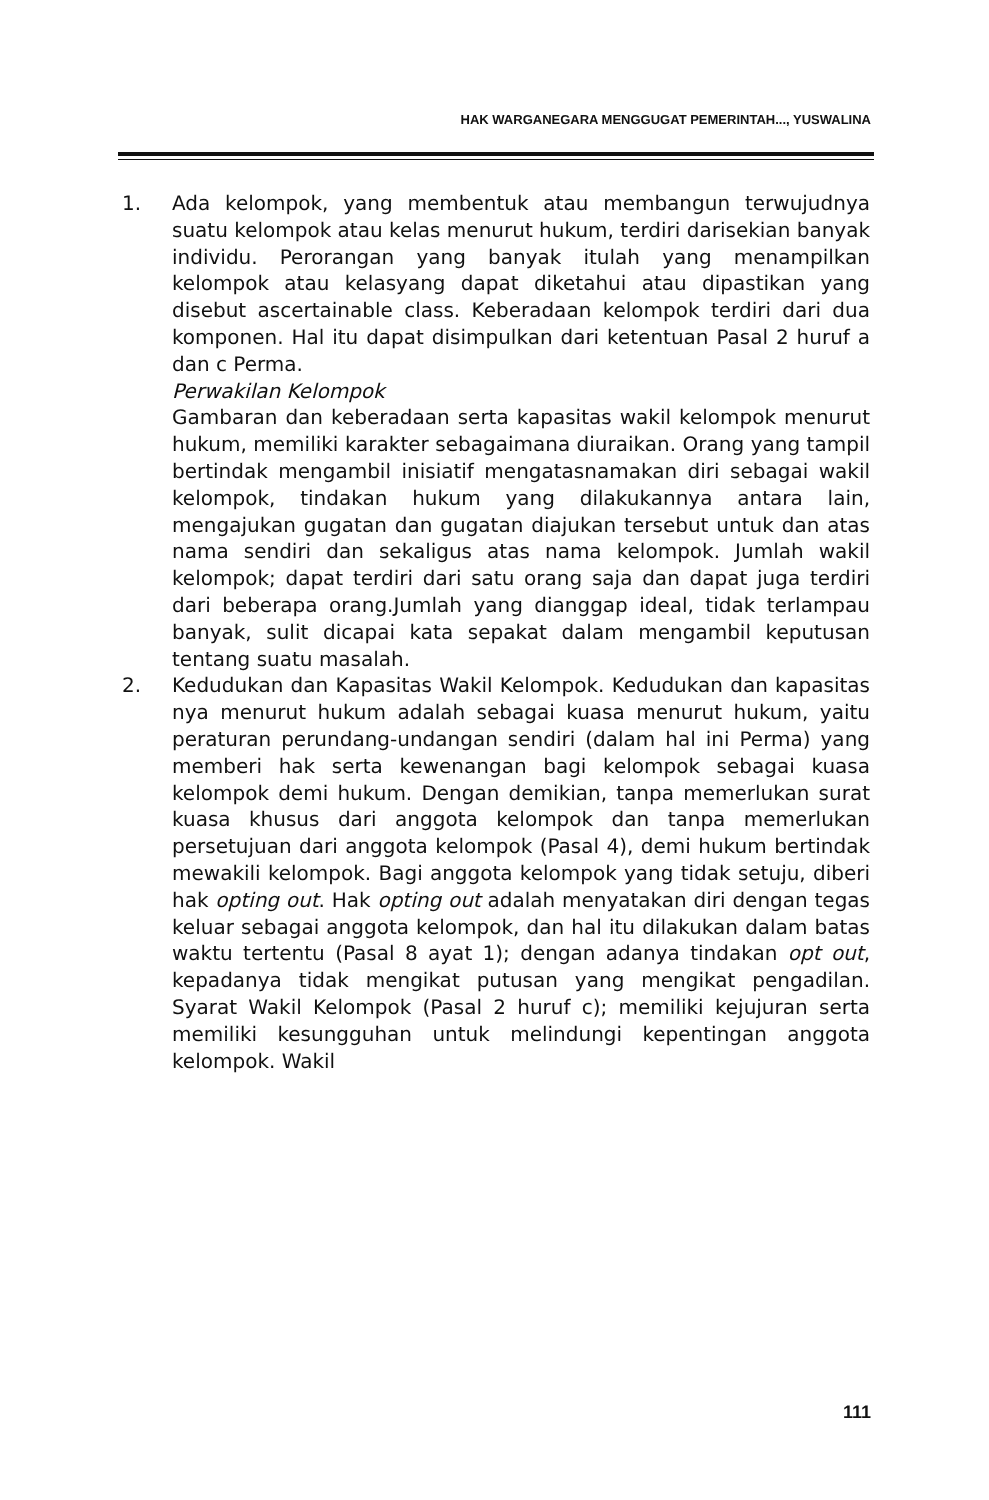HAK WARGANEGARA MENGGUGAT PEMERINTAH..., YUSWALINA
1. Ada kelompok, yang membentuk atau membangun terwujudnya suatu kelompok atau kelas menurut hukum, terdiri darisekian banyak individu. Perorangan yang banyak itulah yang menampilkan kelompok atau kelasyang dapat diketahui atau dipastikan yang disebut ascertainable class. Keberadaan kelompok terdiri dari dua komponen. Hal itu dapat disimpulkan dari ketentuan Pasal 2 huruf a dan c Perma.
Perwakilan Kelompok
Gambaran dan keberadaan serta kapasitas wakil kelompok menurut hukum, memiliki karakter sebagaimana diuraikan. Orang yang tampil bertindak mengambil inisiatif mengatasnamakan diri sebagai wakil kelompok, tindakan hukum yang dilakukannya antara lain, mengajukan gugatan dan gugatan diajukan tersebut untuk dan atas nama sendiri dan sekaligus atas nama kelompok. Jumlah wakil kelompok; dapat terdiri dari satu orang saja dan dapat juga terdiri dari beberapa orang.Jumlah yang dianggap ideal, tidak terlampau banyak, sulit dicapai kata sepakat dalam mengambil keputusan tentang suatu masalah.
2. Kedudukan dan Kapasitas Wakil Kelompok. Kedudukan dan kapasitas nya menurut hukum adalah sebagai kuasa menurut hukum, yaitu peraturan perundang-undangan sendiri (dalam hal ini Perma) yang memberi hak serta kewenangan bagi kelompok sebagai kuasa kelompok demi hukum. Dengan demikian, tanpa memerlukan surat kuasa khusus dari anggota kelompok dan tanpa memerlukan persetujuan dari anggota kelompok (Pasal 4), demi hukum bertindak mewakili kelompok. Bagi anggota kelompok yang tidak setuju, diberi hak opting out. Hak opting out adalah menyatakan diri dengan tegas keluar sebagai anggota kelompok, dan hal itu dilakukan dalam batas waktu tertentu (Pasal 8 ayat 1); dengan adanya tindakan opt out, kepadanya tidak mengikat putusan yang mengikat pengadilan. Syarat Wakil Kelompok (Pasal 2 huruf c); memiliki kejujuran serta memiliki kesungguhan untuk melindungi kepentingan anggota kelompok. Wakil
111